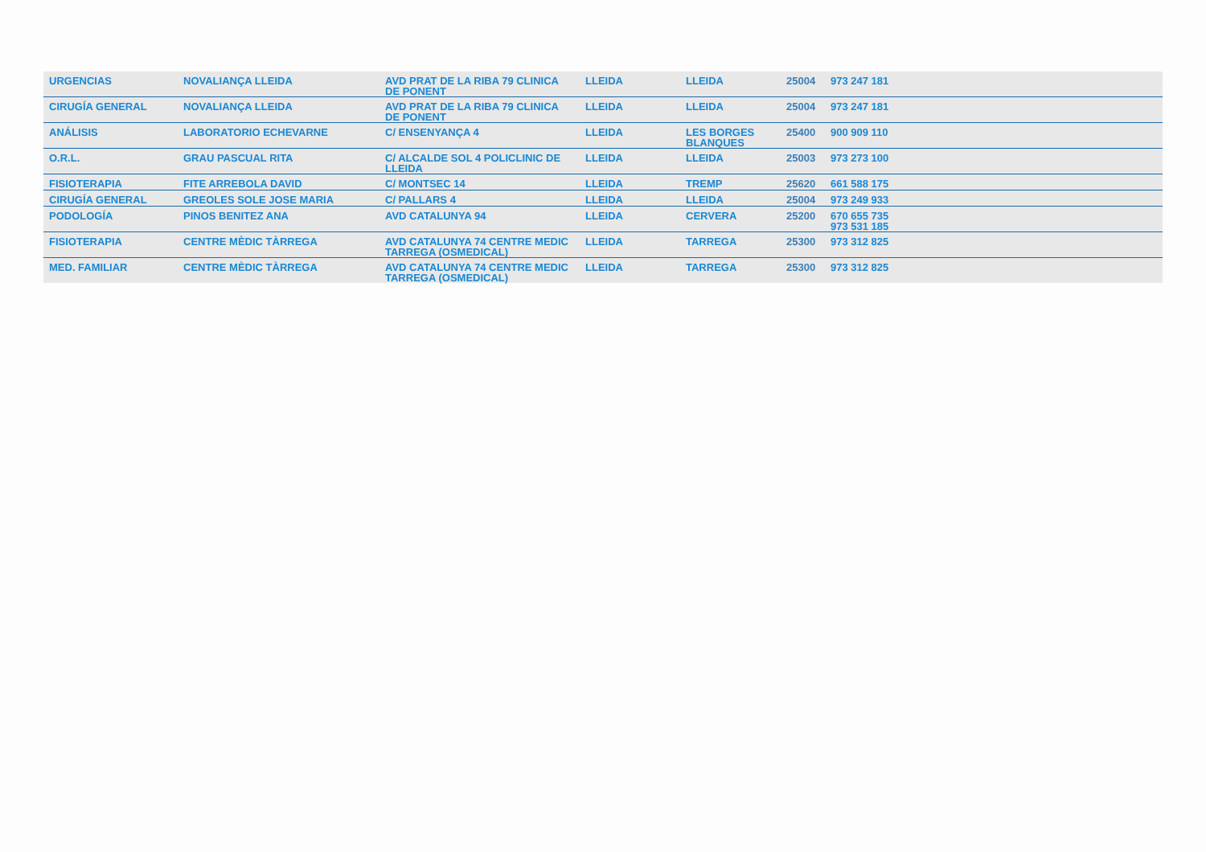| URGENCIAS | NOVALIANÇA LLEIDA | AVD PRAT DE LA RIBA 79 CLINICA DE PONENT | LLEIDA | LLEIDA | 25004 | 973 247 181 | |
| CIRUGÍA GENERAL | NOVALIANÇA LLEIDA | AVD PRAT DE LA RIBA 79 CLINICA DE PONENT | LLEIDA | LLEIDA | 25004 | 973 247 181 | |
| ANÁLISIS | LABORATORIO ECHEVARNE | C/ ENSENYANÇA 4 | LLEIDA | LES BORGES BLANQUES | 25400 | 900 909 110 | |
| O.R.L. | GRAU PASCUAL RITA | C/ ALCALDE SOL 4 POLICLINIC DE LLEIDA | LLEIDA | LLEIDA | 25003 | 973 273 100 | |
| FISIOTERAPIA | FITE ARREBOLA DAVID | C/ MONTSEC 14 | LLEIDA | TREMP | 25620 | 661 588 175 | |
| CIRUGÍA GENERAL | GREOLES SOLE JOSE MARIA | C/ PALLARS 4 | LLEIDA | LLEIDA | 25004 | 973 249 933 | |
| PODOLOGÍA | PINOS BENITEZ ANA | AVD CATALUNYA 94 | LLEIDA | CERVERA | 25200 | 670 655 735 973 531 185 | |
| FISIOTERAPIA | CENTRE MÈDIC TÀRREGA | AVD CATALUNYA 74 CENTRE MEDIC TARREGA (OSMEDICAL) | LLEIDA | TARREGA | 25300 | 973 312 825 | |
| MED. FAMILIAR | CENTRE MÈDIC TÀRREGA | AVD CATALUNYA 74 CENTRE MEDIC TARREGA (OSMEDICAL) | LLEIDA | TARREGA | 25300 | 973 312 825 | |